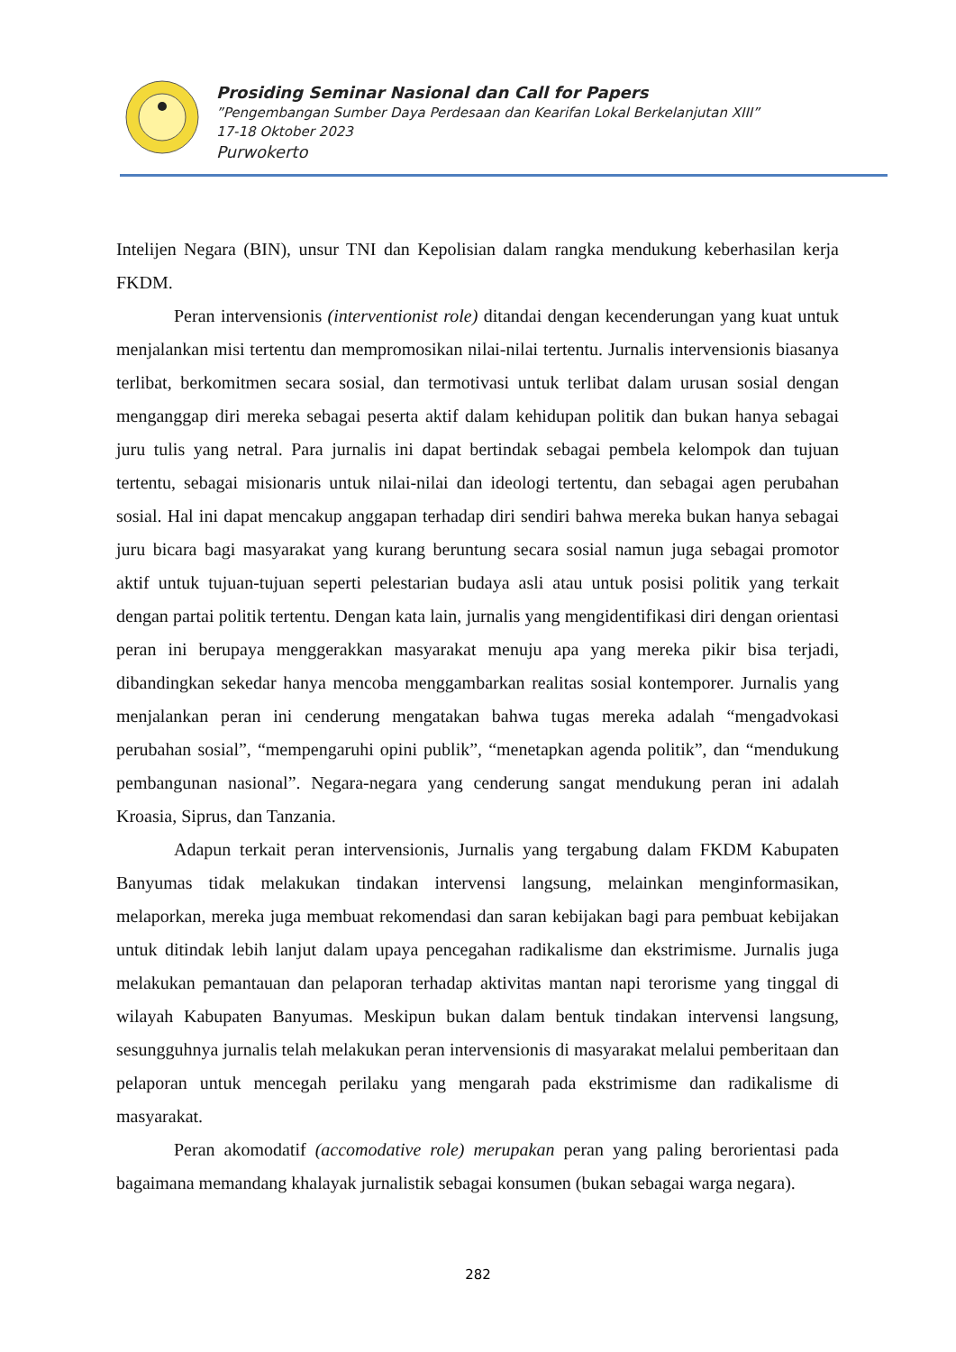Prosiding Seminar Nasional dan Call for Papers
”Pengembangan Sumber Daya Perdesaan dan Kearifan Lokal Berkelanjutan XIII”
17-18 Oktober 2023
Purwokerto
Intelijen Negara (BIN), unsur TNI dan Kepolisian dalam rangka mendukung keberhasilan kerja FKDM.
Peran intervensionis (interventionist role) ditandai dengan kecenderungan yang kuat untuk menjalankan misi tertentu dan mempromosikan nilai-nilai tertentu. Jurnalis intervensionis biasanya terlibat, berkomitmen secara sosial, dan termotivasi untuk terlibat dalam urusan sosial dengan menganggap diri mereka sebagai peserta aktif dalam kehidupan politik dan bukan hanya sebagai juru tulis yang netral. Para jurnalis ini dapat bertindak sebagai pembela kelompok dan tujuan tertentu, sebagai misionaris untuk nilai-nilai dan ideologi tertentu, dan sebagai agen perubahan sosial. Hal ini dapat mencakup anggapan terhadap diri sendiri bahwa mereka bukan hanya sebagai juru bicara bagi masyarakat yang kurang beruntung secara sosial namun juga sebagai promotor aktif untuk tujuan-tujuan seperti pelestarian budaya asli atau untuk posisi politik yang terkait dengan partai politik tertentu. Dengan kata lain, jurnalis yang mengidentifikasi diri dengan orientasi peran ini berupaya menggerakkan masyarakat menuju apa yang mereka pikir bisa terjadi, dibandingkan sekedar hanya mencoba menggambarkan realitas sosial kontemporer. Jurnalis yang menjalankan peran ini cenderung mengatakan bahwa tugas mereka adalah “mengadvokasi perubahan sosial”, “mempengaruhi opini publik”, “menetapkan agenda politik”, dan “mendukung pembangunan nasional”. Negara-negara yang cenderung sangat mendukung peran ini adalah Kroasia, Siprus, dan Tanzania.
Adapun terkait peran intervensionis, Jurnalis yang tergabung dalam FKDM Kabupaten Banyumas tidak melakukan tindakan intervensi langsung, melainkan menginformasikan, melaporkan, mereka juga membuat rekomendasi dan saran kebijakan bagi para pembuat kebijakan untuk ditindak lebih lanjut dalam upaya pencegahan radikalisme dan ekstrimisme. Jurnalis juga melakukan pemantauan dan pelaporan terhadap aktivitas mantan napi terorisme yang tinggal di wilayah Kabupaten Banyumas. Meskipun bukan dalam bentuk tindakan intervensi langsung, sesungguhnya jurnalis telah melakukan peran intervensionis di masyarakat melalui pemberitaan dan pelaporan untuk mencegah perilaku yang mengarah pada ekstrimisme dan radikalisme di masyarakat.
Peran akomodatif (accomodative role) merupakan peran yang paling berorientasi pada bagaimana memandang khalayak jurnalistik sebagai konsumen (bukan sebagai warga negara).
282